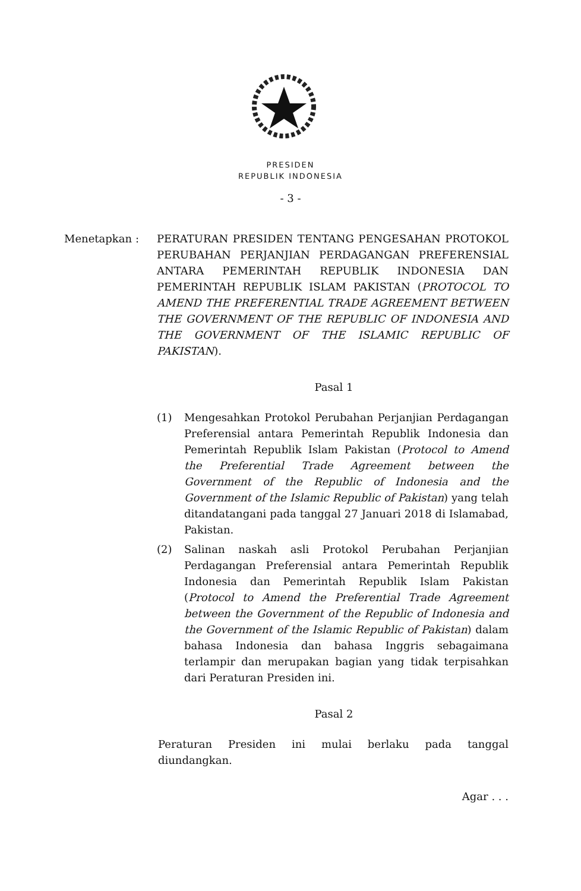PRESIDEN
REPUBLIK INDONESIA
- 3 -
Menetapkan : PERATURAN PRESIDEN TENTANG PENGESAHAN PROTOKOL PERUBAHAN PERJANJIAN PERDAGANGAN PREFERENSIAL ANTARA PEMERINTAH REPUBLIK INDONESIA DAN PEMERINTAH REPUBLIK ISLAM PAKISTAN (PROTOCOL TO AMEND THE PREFERENTIAL TRADE AGREEMENT BETWEEN THE GOVERNMENT OF THE REPUBLIC OF INDONESIA AND THE GOVERNMENT OF THE ISLAMIC REPUBLIC OF PAKISTAN).
Pasal 1
(1) Mengesahkan Protokol Perubahan Perjanjian Perdagangan Preferensial antara Pemerintah Republik Indonesia dan Pemerintah Republik Islam Pakistan (Protocol to Amend the Preferential Trade Agreement between the Government of the Republic of Indonesia and the Government of the Islamic Republic of Pakistan) yang telah ditandatangani pada tanggal 27 Januari 2018 di Islamabad, Pakistan.
(2) Salinan naskah asli Protokol Perubahan Perjanjian Perdagangan Preferensial antara Pemerintah Republik Indonesia dan Pemerintah Republik Islam Pakistan (Protocol to Amend the Preferential Trade Agreement between the Government of the Republic of Indonesia and the Government of the Islamic Republic of Pakistan) dalam bahasa Indonesia dan bahasa Inggris sebagaimana terlampir dan merupakan bagian yang tidak terpisahkan dari Peraturan Presiden ini.
Pasal 2
Peraturan Presiden ini mulai berlaku pada tanggal diundangkan.
Agar . . .